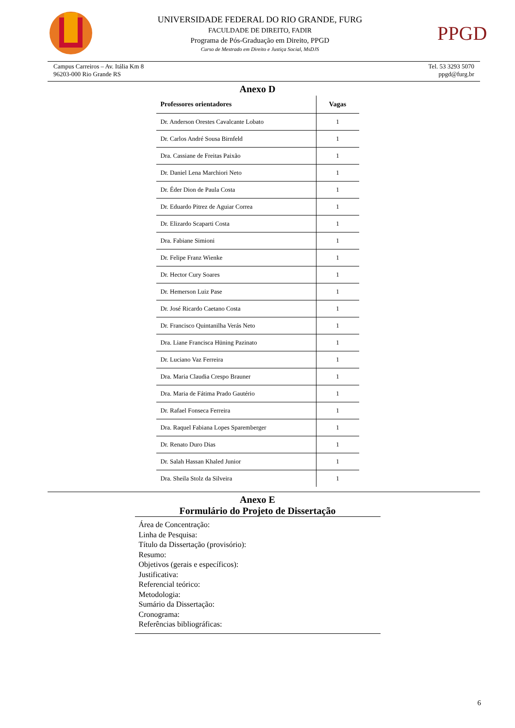UNIVERSIDADE FEDERAL DO RIO GRANDE, FURG
FACULDADE DE DIREITO, FADIR
Programa de Pós-Graduação em Direito, PPGD
Curso de Mestrado em Direito e Justiça Social, MsDJS
PPGD
Campus Carreiros – Av. Itália Km 8
96203-000 Rio Grande RS
Tel. 53 3293 5070
ppgd@furg.br
Anexo D
| Professores orientadores | Vagas |
| --- | --- |
| Dr. Anderson Orestes Cavalcante Lobato | 1 |
| Dr. Carlos André Sousa Birnfeld | 1 |
| Dra. Cassiane de Freitas Paixão | 1 |
| Dr. Daniel Lena Marchiori Neto | 1 |
| Dr. Éder Dion de Paula Costa | 1 |
| Dr. Eduardo Pitrez de Aguiar Correa | 1 |
| Dr. Elizardo Scaparti Costa | 1 |
| Dra. Fabiane Simioni | 1 |
| Dr. Felipe Franz Wienke | 1 |
| Dr. Hector Cury Soares | 1 |
| Dr. Hemerson Luiz Pase | 1 |
| Dr. José Ricardo Caetano Costa | 1 |
| Dr. Francisco Quintanilha Verás Neto | 1 |
| Dra. Liane Francisca Hüning Pazinato | 1 |
| Dr. Luciano Vaz Ferreira | 1 |
| Dra. Maria Claudia Crespo Brauner | 1 |
| Dra. Maria de Fátima Prado Gautério | 1 |
| Dr. Rafael Fonseca Ferreira | 1 |
| Dra. Raquel Fabiana Lopes Sparemberger | 1 |
| Dr. Renato Duro Dias | 1 |
| Dr. Salah Hassan Khaled Junior | 1 |
| Dra. Sheila Stolz da Silveira | 1 |
Anexo E
Formulário do Projeto de Dissertação
Área de Concentração:
Linha de Pesquisa:
Título da Dissertação (provisório):
Resumo:
Objetivos (gerais e específicos):
Justificativa:
Referencial teórico:
Metodologia:
Sumário da Dissertação:
Cronograma:
Referências bibliográficas:
6